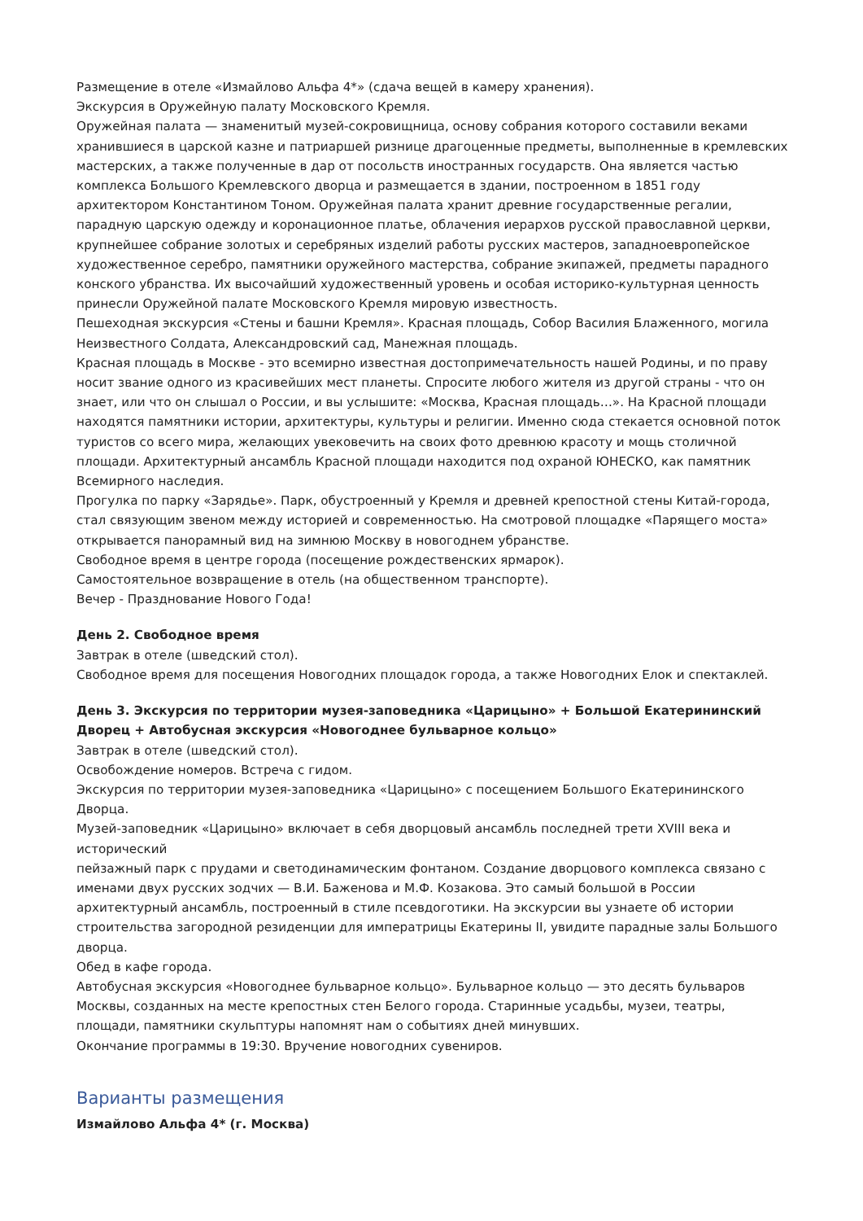Размещение в отеле «Измайлово Альфа 4*» (сдача вещей в камеру хранения).
Экскурсия в Оружейную палату Московского Кремля.
Оружейная палата — знаменитый музей-сокровищница, основу собрания которого составили веками хранившиеся в царской казне и патриаршей ризнице драгоценные предметы, выполненные в кремлевских мастерских, а также полученные в дар от посольств иностранных государств. Она является частью комплекса Большого Кремлевского дворца и размещается в здании, построенном в 1851 году архитектором Константином Тоном. Оружейная палата хранит древние государственные регалии, парадную царскую одежду и коронационное платье, облачения иерархов русской православной церкви, крупнейшее собрание золотых и серебряных изделий работы русских мастеров, западноевропейское художественное серебро, памятники оружейного мастерства, собрание экипажей, предметы парадного конского убранства. Их высочайший художественный уровень и особая историко-культурная ценность принесли Оружейной палате Московского Кремля мировую известность.
Пешеходная экскурсия «Стены и башни Кремля». Красная площадь, Собор Василия Блаженного, могила Неизвестного Солдата, Александровский сад, Манежная площадь.
Красная площадь в Москве - это всемирно известная достопримечательность нашей Родины, и по праву носит звание одного из красивейших мест планеты. Спросите любого жителя из другой страны - что он знает, или что он слышал о России, и вы услышите: «Москва, Красная площадь…». На Красной площади находятся памятники истории, архитектуры, культуры и религии. Именно сюда стекается основной поток туристов со всего мира, желающих увековечить на своих фото древнюю красоту и мощь столичной площади. Архитектурный ансамбль Красной площади находится под охраной ЮНЕСКО, как памятник Всемирного наследия.
Прогулка по парку «Зарядье». Парк, обустроенный у Кремля и древней крепостной стены Китай-города, стал связующим звеном между историей и современностью. На смотровой площадке «Парящего моста» открывается панорамный вид на зимнюю Москву в новогоднем убранстве.
Свободное время в центре города (посещение рождественских ярмарок).
Самостоятельное возвращение в отель (на общественном транспорте).
Вечер - Празднование Нового Года!
День 2. Свободное время
Завтрак в отеле (шведский стол).
Свободное время для посещения Новогодних площадок города, а также Новогодних Елок и спектаклей.
День 3. Экскурсия по территории музея-заповедника «Царицыно» + Большой Екатерининский Дворец + Автобусная экскурсия «Новогоднее бульварное кольцо»
Завтрак в отеле (шведский стол).
Освобождение номеров. Встреча с гидом.
Экскурсия по территории музея-заповедника «Царицыно» с посещением Большого Екатерининского Дворца.
Музей-заповедник «Царицыно» включает в себя дворцовый ансамбль последней трети XVIII века и исторический
пейзажный парк с прудами и светодинамическим фонтаном. Создание дворцового комплекса связано с именами двух русских зодчих — В.И. Баженова и М.Ф. Козакова. Это самый большой в России архитектурный ансамбль, построенный в стиле псевдоготики. На экскурсии вы узнаете об истории строительства загородной резиденции для императрицы Екатерины II, увидите парадные залы Большого дворца.
Обед в кафе города.
Автобусная экскурсия «Новогоднее бульварное кольцо». Бульварное кольцо — это десять бульваров Москвы, созданных на месте крепостных стен Белого города. Старинные усадьбы, музеи, театры, площади, памятники скульптуры напомнят нам о событиях дней минувших.
Окончание программы в 19:30. Вручение новогодних сувениров.
Варианты размещения
Измайлово Альфа 4* (г. Москва)